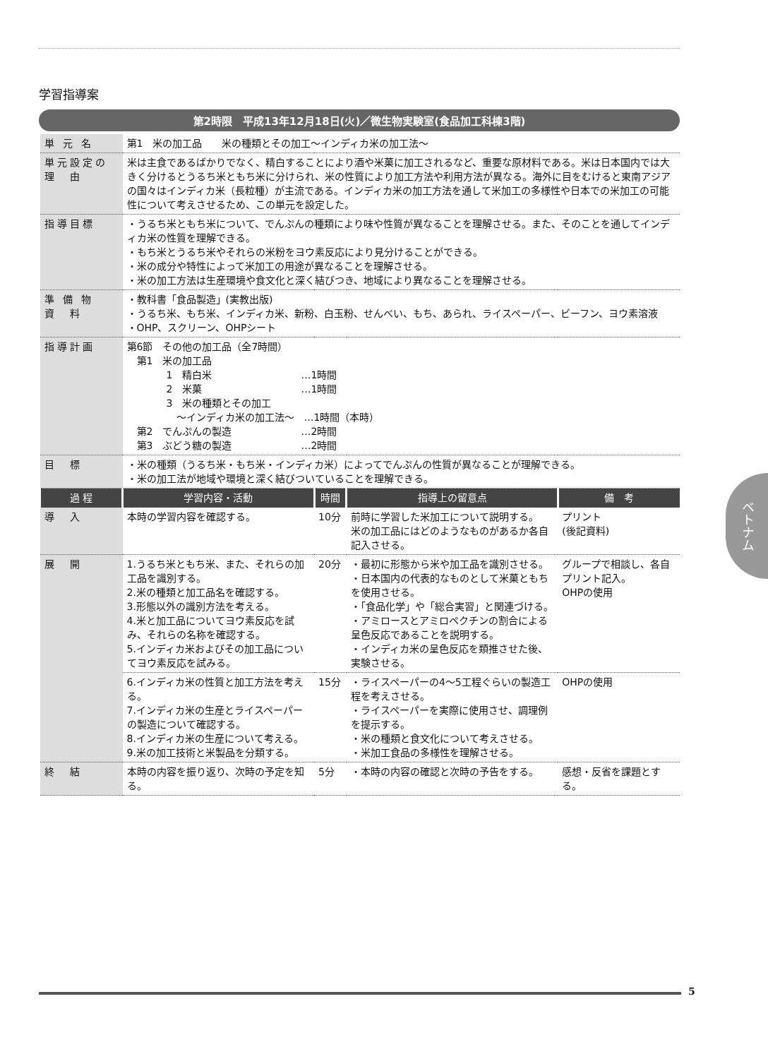学習指導案
第2時限　平成13年12月18日(火)／微生物実験室(食品加工科棟3階)
| 単 元 名 | 第1 米の加工品 米の種類とその加工～インディカ米の加工法～ | | | |
| 単元設定の理 由 | 米は主食であるばかりでなく、精白することにより酒や米菓に加工されるなど、重要な原材料である。米は日本国内では大きく分けるとうるち米ともち米に分けられ、米の性質により加工方法や利用方法が異なる。海外に目をむけると東南アジアの国々はインディカ米（長粒種）が主流である。インディカ米の加工方法を通して米加工の多様性や日本での米加工の可能性について考えさせるため、この単元を設定した。 | | | |
| 指導目標 | ・うるち米ともち米について、でんぷんの種類により味や性質が異なることを理解させる。また、そのことを通してインディカ米の性質を理解できる。 ・もち米とうるち米やそれらの米粉をヨウ素反応により見分けることができる。 ・米の成分や特性によって米加工の用途が異なることを理解させる。 ・米の加工方法は生産環境や食文化と深く結びつき、地域により異なることを理解させる。 | | | |
| 準 備 物 資 料 | ・教科書「食品製造」(実教出版) ・うるち米、もち米、インディカ米、新粉、白玉粉、せんべい、もち、あられ、ライスペーパー、ビーフン、ヨウ素溶液 ・OHP、スクリーン、OHPシート | | | |
| 指導計画 | 第6節 その他の加工品（全7時間） 第1 米の加工品 1 精白米 …1時間 2 米菓 …1時間 3 米の種類とその加工 ～インディカ米の加工法～ …1時間（本時） 第2 でんぷんの製造 …2時間 第3 ぶどう糖の製造 …2時間 | | | |
| 目 標 | ・米の種類（うるち米・もち米・インディカ米）によってでんぷんの性質が異なることが理解できる。 ・米の加工法が地域や環境と深く結びついていることを理解できる。 | | | |
| 過 程 | 学習内容・活動 | 時間 | 指導上の留意点 | 備 考 |
| 導 入 | 本時の学習内容を確認する。 | 10分 | 前時に学習した米加工について説明する。 米の加工品にはどのようなものがあるか各自記入させる。 | プリント (後記資料) |
| 展 開 | 1.うるち米ともち米、また、それらの加工品を識別する。 2.米の種類と加工品名を確認する。 3.形態以外の識別方法を考える。 4.米と加工品についてヨウ素反応を試み、それらの名称を確認する。 5.インディカ米およびその加工品についてヨウ素反応を試みる。 | 20分 | ・最初に形態から米や加工品を識別させる。 ・日本国内の代表的なものとして米菓ともちを使用させる。 ・「食品化学」や「総合実習」と関連づける。 ・アミロースとアミロペクチンの割合による呈色反応であることを説明する。 ・インディカ米の呈色反応を類推させた後、実験させる。 | グループで相談し、各自プリント記入。 OHPの使用 |
| | 6.インディカ米の性質と加工方法を考える。 7.インディカ米の生産とライスペーパーの製造について確認する。 8.インディカ米の生産について考える。 9.米の加工技術と米製品を分類する。 | 15分 | ・ライスペーパーの4～5工程ぐらいの製造工程を考えさせる。 ・ライスペーパーを実際に使用させ、調理例を提示する。 ・米の種類と食文化について考えさせる。 ・米加工食品の多様性を理解させる。 | OHPの使用 |
| 終 結 | 本時の内容を振り返り、次時の予定を知る。 | 5分 | ・本時の内容の確認と次時の予告をする。 | 感想・反省を課題とする。 |
ベトナム
5